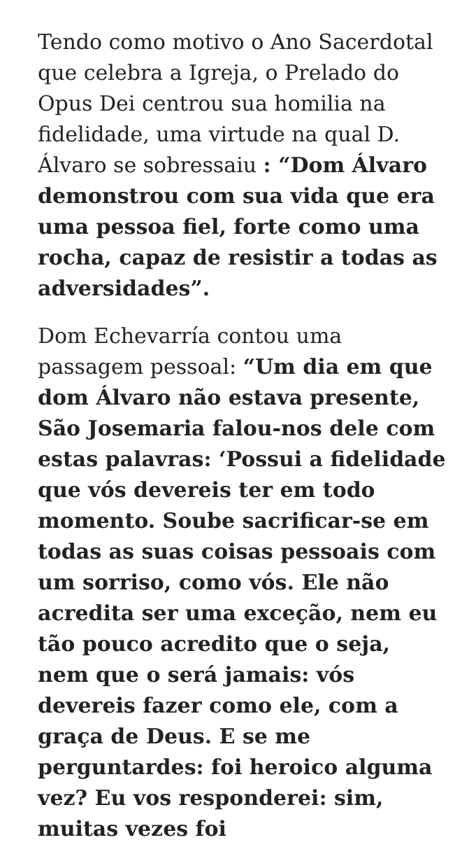Tendo como motivo o Ano Sacerdotal que celebra a Igreja, o Prelado do Opus Dei centrou sua homilia na fidelidade, uma virtude na qual D. Álvaro se sobressaiu : “Dom Álvaro demonstrou com sua vida que era uma pessoa fiel, forte como uma rocha, capaz de resistir a todas as adversidades”.
Dom Echevarría contou uma passagem pessoal: “Um dia em que dom Álvaro não estava presente, São Josemaria falou-nos dele com estas palavras: ‘Possui a fidelidade que vós devereis ter em todo momento. Soube sacrificar-se em todas as suas coisas pessoais com um sorriso, como vós. Ele não acredita ser uma exceção, nem eu tão pouco acredito que o seja, nem que o será jamais: vós devereis fazer como ele, com a graça de Deus. E se me perguntardes: foi heroico alguma vez? Eu vos responderei: sim, muitas vezes foi